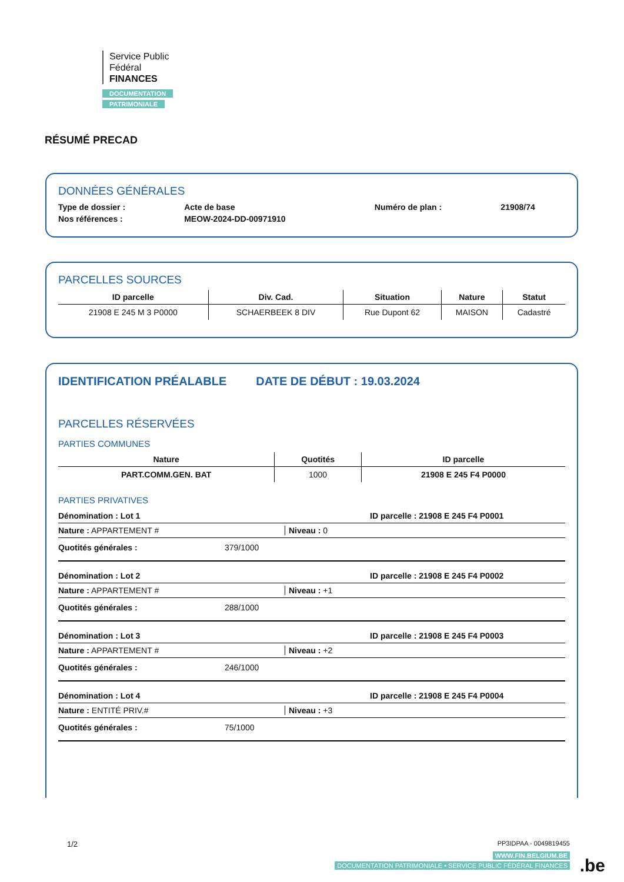Service Public
Fédéral
FINANCES
DOCUMENTATION
PATRIMONIALE
RÉSUMÉ PRECAD
DONNÉES GÉNÉRALES
| Type de dossier : | Acte de base | Numéro de plan : | 21908/74 |
| Nos références : | MEOW-2024-DD-00971910 | | |
PARCELLES SOURCES
| ID parcelle | Div. Cad. | Situation | Nature | Statut |
| --- | --- | --- | --- | --- |
| 21908 E 245 M 3 P0000 | SCHAERBEEK 8 DIV | Rue Dupont 62 | MAISON | Cadastré |
IDENTIFICATION PRÉALABLE DATE DE DÉBUT : 19.03.2024
PARCELLES RÉSERVÉES
PARTIES COMMUNES
| Nature | Quotités | ID parcelle |
| --- | --- | --- |
| PART.COMM.GEN. BAT | 1000 | 21908 E 245 F4 P0000 |
PARTIES PRIVATIVES
Dénomination : Lot 1 ID parcelle : 21908 E 245 F4 P0001
Nature : APPARTEMENT # Niveau : 0
Quotités générales : 379/1000
Dénomination : Lot 2 ID parcelle : 21908 E 245 F4 P0002
Nature : APPARTEMENT # Niveau : +1
Quotités générales : 288/1000
Dénomination : Lot 3 ID parcelle : 21908 E 245 F4 P0003
Nature : APPARTEMENT # Niveau : +2
Quotités générales : 246/1000
Dénomination : Lot 4 ID parcelle : 21908 E 245 F4 P0004
Nature : ENTITÉ PRIV.# Niveau : +3
Quotités générales : 75/1000
1/2
PP3IDPAA - 0049819455
WWW.FIN.BELGIUM.BE
DOCUMENTATION PATRIMONIALE • SERVICE PUBLIC FÉDÉRAL FINANCES
.be